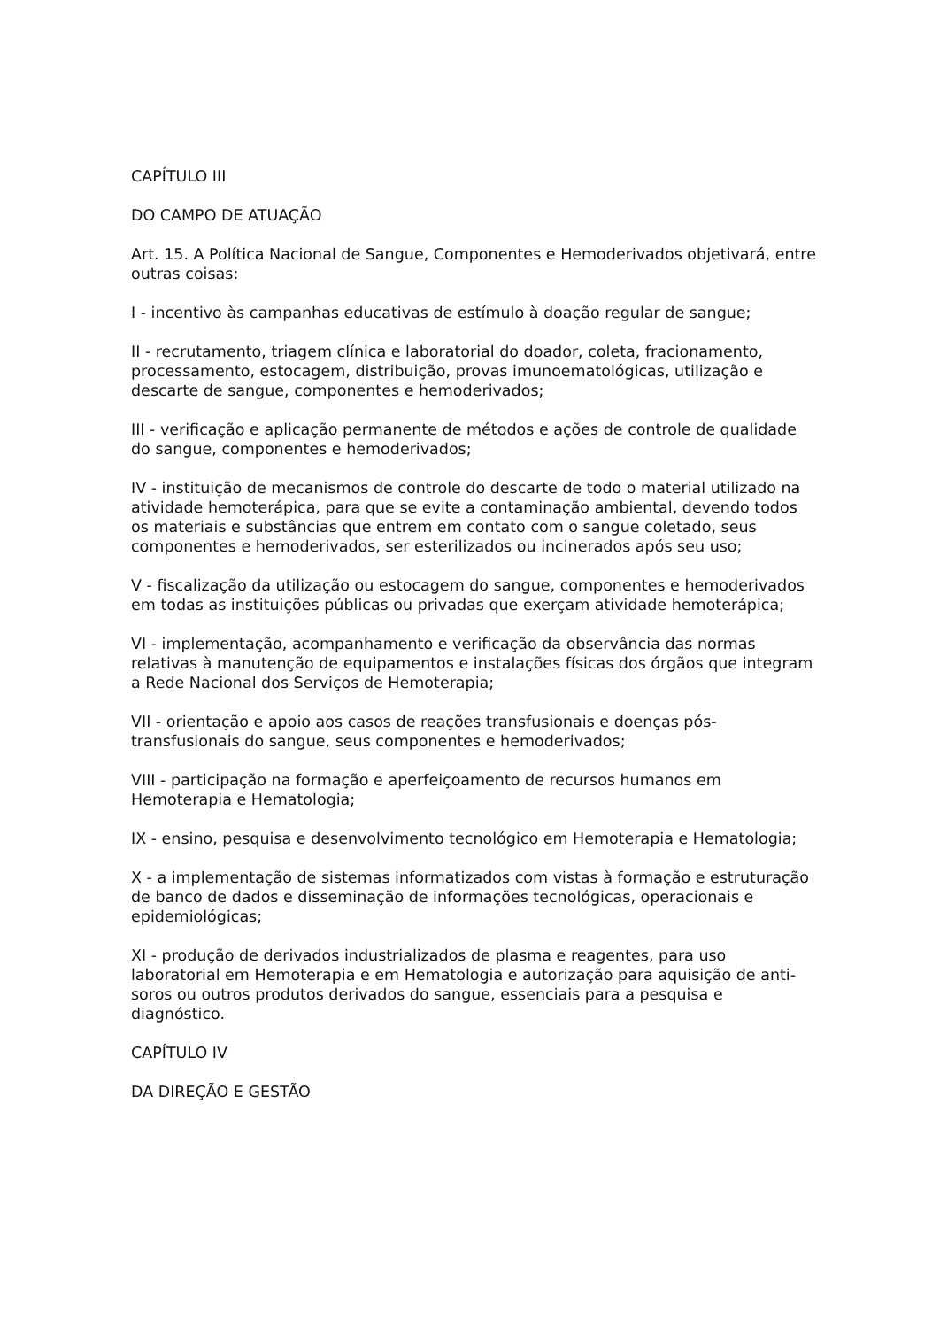CAPÍTULO III
DO CAMPO DE ATUAÇÃO
Art. 15. A Política Nacional de Sangue, Componentes e Hemoderivados objetivará, entre outras coisas:
I - incentivo às campanhas educativas de estímulo à doação regular de sangue;
II - recrutamento, triagem clínica e laboratorial do doador, coleta, fracionamento, processamento, estocagem, distribuição, provas imunoematológicas, utilização e descarte de sangue, componentes e hemoderivados;
III - verificação e aplicação permanente de métodos e ações de controle de qualidade do sangue, componentes e hemoderivados;
IV - instituição de mecanismos de controle do descarte de todo o material utilizado na atividade hemoterápica, para que se evite a contaminação ambiental, devendo todos os materiais e substâncias que entrem em contato com o sangue coletado, seus componentes e hemoderivados, ser esterilizados ou incinerados após seu uso;
V - fiscalização da utilização ou estocagem do sangue, componentes e hemoderivados em todas as instituições públicas ou privadas que exerçam atividade hemoterápica;
VI - implementação, acompanhamento e verificação da observância das normas relativas à manutenção de equipamentos e instalações físicas dos órgãos que integram a Rede Nacional dos Serviços de Hemoterapia;
VII - orientação e apoio aos casos de reações transfusionais e doenças pós-transfusionais do sangue, seus componentes e hemoderivados;
VIII - participação na formação e aperfeiçoamento de recursos humanos em Hemoterapia e Hematologia;
IX - ensino, pesquisa e desenvolvimento tecnológico em Hemoterapia e Hematologia;
X - a implementação de sistemas informatizados com vistas à formação e estruturação de banco de dados e disseminação de informações tecnológicas, operacionais e epidemiológicas;
XI - produção de derivados industrializados de plasma e reagentes, para uso laboratorial em Hemoterapia e em Hematologia e autorização para aquisição de anti-soros ou outros produtos derivados do sangue, essenciais para a pesquisa e diagnóstico.
CAPÍTULO IV
DA DIREÇÃO E GESTÃO